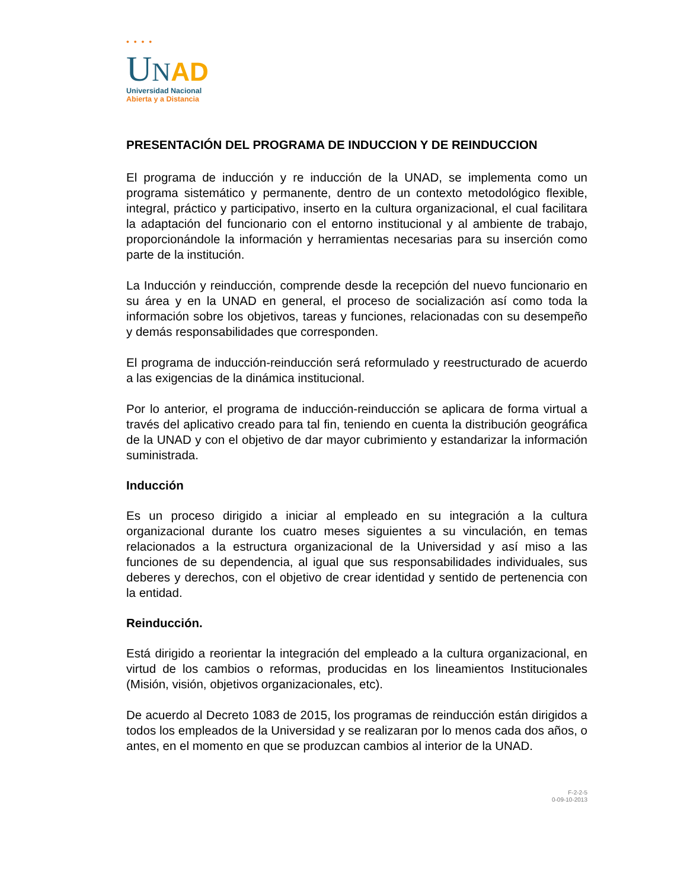• • • •
UNAD
Universidad Nacional
Abierta y a Distancia
PRESENTACIÓN DEL PROGRAMA DE INDUCCION Y DE REINDUCCION
El programa de inducción y re inducción de la UNAD, se implementa como un programa sistemático y permanente, dentro de un contexto metodológico flexible, integral, práctico y participativo, inserto en la cultura organizacional, el cual facilitara la adaptación del funcionario con el entorno institucional y al ambiente de trabajo, proporcionándole la información y herramientas necesarias para su inserción como parte de la institución.
La Inducción y reinducción, comprende desde la recepción del nuevo funcionario en su área y en la UNAD en general, el proceso de socialización así como toda la información sobre los objetivos, tareas y funciones, relacionadas con su desempeño y demás responsabilidades que corresponden.
El programa de inducción-reinducción será reformulado y reestructurado de acuerdo a las exigencias de la dinámica institucional.
Por lo anterior, el programa de inducción-reinducción se aplicara de forma virtual a través del aplicativo creado para tal fin, teniendo en cuenta la distribución geográfica de la UNAD y con el objetivo de dar mayor cubrimiento y estandarizar la información suministrada.
Inducción
Es un proceso dirigido a iniciar al empleado en su integración a la cultura organizacional durante los cuatro meses siguientes a su vinculación, en temas relacionados a la estructura organizacional de la Universidad y así miso a las funciones de su dependencia, al igual que sus responsabilidades individuales, sus deberes y derechos, con el objetivo de crear identidad y sentido de pertenencia con la entidad.
Reinducción.
Está dirigido a reorientar la integración del empleado a la cultura organizacional, en virtud de los cambios o reformas, producidas en los lineamientos Institucionales (Misión, visión, objetivos organizacionales, etc).
De acuerdo al Decreto 1083 de 2015, los programas de reinducción están dirigidos a todos los empleados de la Universidad y se realizaran por lo menos cada dos años, o antes, en el momento en que se produzcan cambios al interior de la UNAD.
F-2-2-5
0-09-10-2013